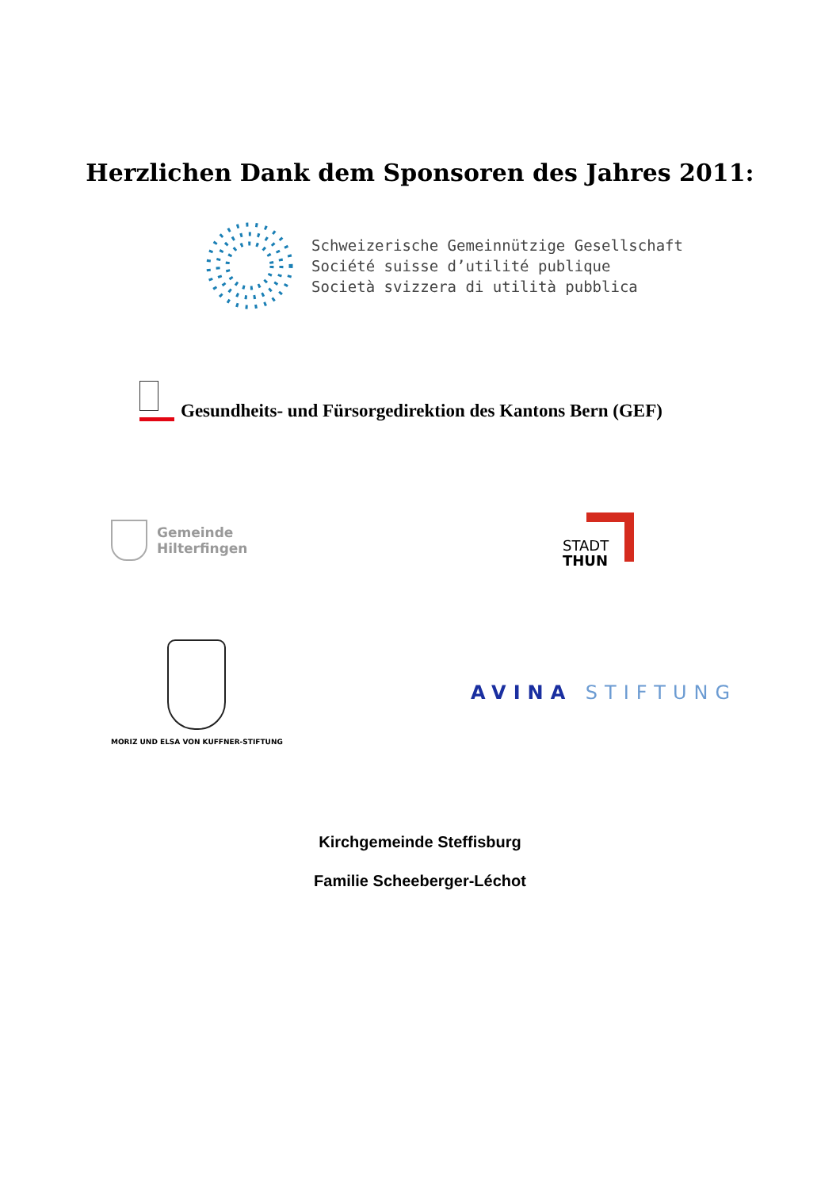Herzlichen Dank dem Sponsoren des Jahres 2011:
Schweizerische Gemeinnützige Gesellschaft
Société suisse d’utilité publique
Società svizzera di utilità pubblica
Gesundheits- und Fürsorgedirektion des Kantons Bern (GEF)
Gemeinde
Hilterfingen
STADT
THUN
MORIZ UND ELSA VON KUFFNER-STIFTUNG
AVINA STIFTUNG
Kirchgemeinde Steffisburg
Familie Scheeberger-Léchot